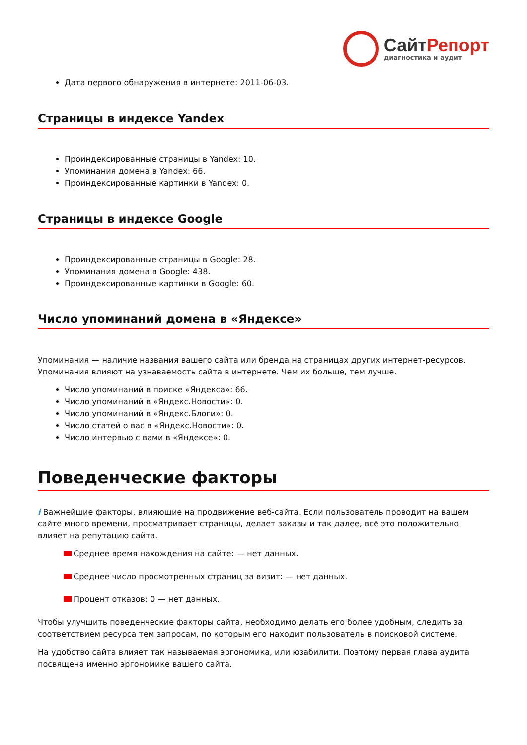СайтРепорт
диагностика и аудит
Дата первого обнаружения в интернете: 2011-06-03.
Страницы в индексе Yandex
Проиндексированные страницы в Yandex: 10.
Упоминания домена в Yandex: 66.
Проиндексированные картинки в Yandex: 0.
Страницы в индексе Google
Проиндексированные страницы в Google: 28.
Упоминания домена в Google: 438.
Проиндексированные картинки в Google: 60.
Число упоминаний домена в «Яндексе»
Упоминания — наличие названия вашего сайта или бренда на страницах других интернет-ресурсов. Упоминания влияют на узнаваемость сайта в интернете. Чем их больше, тем лучше.
Число упоминаний в поиске «Яндекса»: 66.
Число упоминаний в «Яндекс.Новости»: 0.
Число упоминаний в «Яндекс.Блоги»: 0.
Число статей о вас в «Яндекс.Новости»: 0.
Число интервью с вами в «Яндексе»: 0.
Поведенческие факторы
i Важнейшие факторы, влияющие на продвижение веб-сайта. Если пользователь проводит на вашем сайте много времени, просматривает страницы, делает заказы и так далее, всё это положительно влияет на репутацию сайта.
Среднее время нахождения на сайте: — нет данных.
Среднее число просмотренных страниц за визит: — нет данных.
Процент отказов: 0 — нет данных.
Чтобы улучшить поведенческие факторы сайта, необходимо делать его более удобным, следить за соответствием ресурса тем запросам, по которым его находит пользователь в поисковой системе.
На удобство сайта влияет так называемая эргономика, или юзабилити. Поэтому первая глава аудита посвящена именно эргономике вашего сайта.